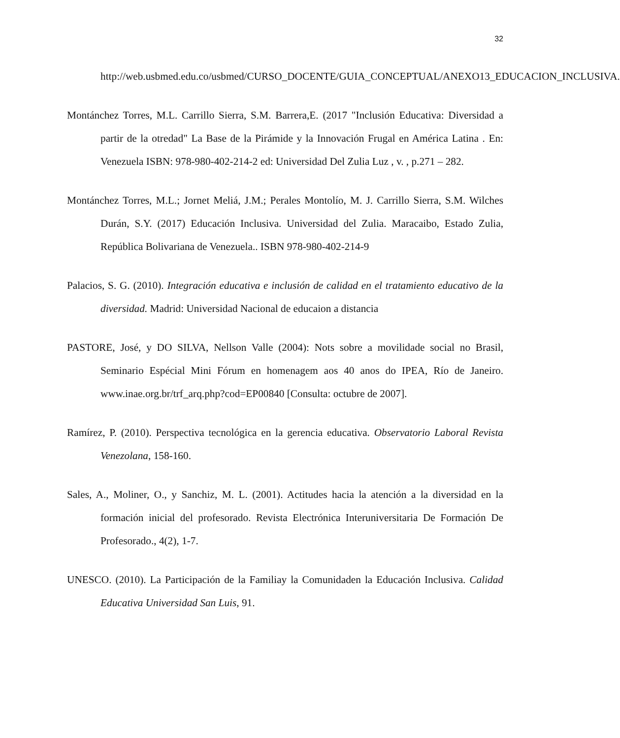32
http://web.usbmed.edu.co/usbmed/CURSO_DOCENTE/GUIA_CONCEPTUAL/ANEXO13_EDUCACION_INCLUSIVA.
Montánchez Torres, M.L. Carrillo Sierra, S.M. Barrera,E. (2017 "Inclusión Educativa: Diversidad a partir de la otredad" La Base de la Pirámide y la Innovación Frugal en América Latina . En: Venezuela ISBN: 978-980-402-214-2 ed: Universidad Del Zulia Luz , v. , p.271 – 282.
Montánchez Torres, M.L.; Jornet Meliá, J.M.; Perales Montolío, M. J. Carrillo Sierra, S.M. Wilches Durán, S.Y. (2017) Educación Inclusiva. Universidad del Zulia. Maracaibo, Estado Zulia, República Bolivariana de Venezuela.. ISBN 978-980-402-214-9
Palacios, S. G. (2010). Integración educativa e inclusión de calidad en el tratamiento educativo de la diversidad. Madrid: Universidad Nacional de educaion a distancia
PASTORE, José, y DO SILVA, Nellson Valle (2004): Nots sobre a movilidade social no Brasil, Seminario Espécial Mini Fórum en homenagem aos 40 anos do IPEA, Río de Janeiro. www.inae.org.br/trf_arq.php?cod=EP00840 [Consulta: octubre de 2007].
Ramírez, P. (2010). Perspectiva tecnológica en la gerencia educativa. Observatorio Laboral Revista Venezolana, 158-160.
Sales, A., Moliner, O., y Sanchiz, M. L. (2001). Actitudes hacia la atención a la diversidad en la formación inicial del profesorado. Revista Electrónica Interuniversitaria De Formación De Profesorado., 4(2), 1-7.
UNESCO. (2010). La Participación de la Familiay la Comunidaden la Educación Inclusiva. Calidad Educativa Universidad San Luis, 91.